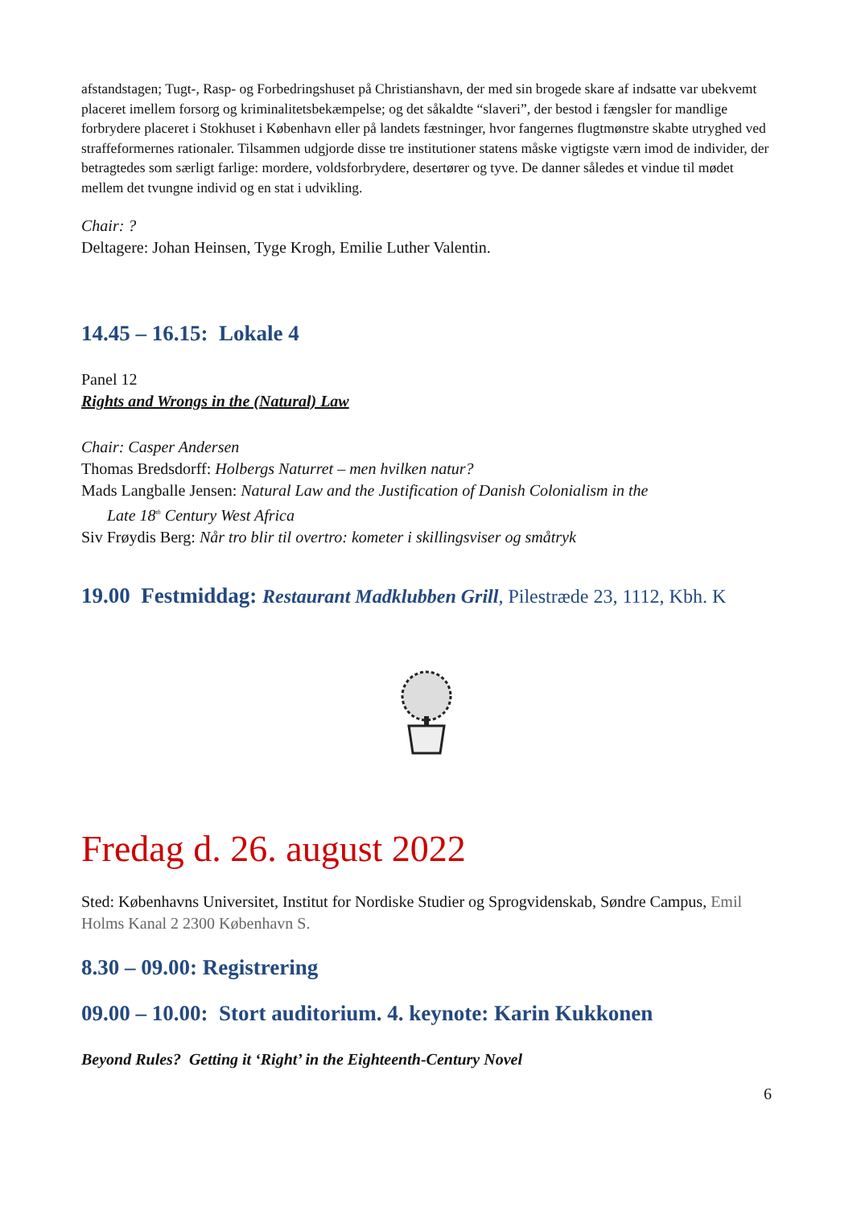afstandstagen; Tugt-, Rasp- og Forbedringshuset på Christianshavn, der med sin brogede skare af indsatte var ubekvemt placeret imellem forsorg og kriminalitetsbekæmpelse; og det såkaldte “slaveri”, der bestod i fængsler for mandlige forbrydere placeret i Stokhuset i København eller på landets fæstninger, hvor fangernes flugtmønstre skabte utryghed ved straffeformernes rationaler. Tilsammen udgjorde disse tre institutioner statens måske vigtigste værn imod de individer, der betragtedes som særligt farlige: mordere, voldsforbrydere, desertører og tyve. De danner således et vindue til mødet mellem det tvungne individ og en stat i udvikling.
Chair: ?
Deltagere: Johan Heinsen, Tyge Krogh, Emilie Luther Valentin.
14.45 – 16.15: Lokale 4
Panel 12
Rights and Wrongs in the (Natural) Law
Chair: Casper Andersen
Thomas Bredsdorff: Holbergs Naturret – men hvilken natur?
Mads Langballe Jensen: Natural Law and the Justification of Danish Colonialism in the
Late 18<sup>th</sup> Century West Africa
Siv Frøydis Berg: Når tro blir til overtro: kometer i skillingsviser og småtryk
19.00 Festmiddag: Restaurant Madklubben Grill, Pilestræde 23, 1112, Kbh. K
Fredag d. 26. august 2022
Sted: Københavns Universitet, Institut for Nordiske Studier og Sprogvidenskab, Søndre Campus, Emil Holms Kanal 2 2300 København S.
8.30 – 09.00: Registrering
09.00 – 10.00: Stort auditorium. 4. keynote: Karin Kukkonen
Beyond Rules? Getting it ‘Right’ in the Eighteenth-Century Novel
6